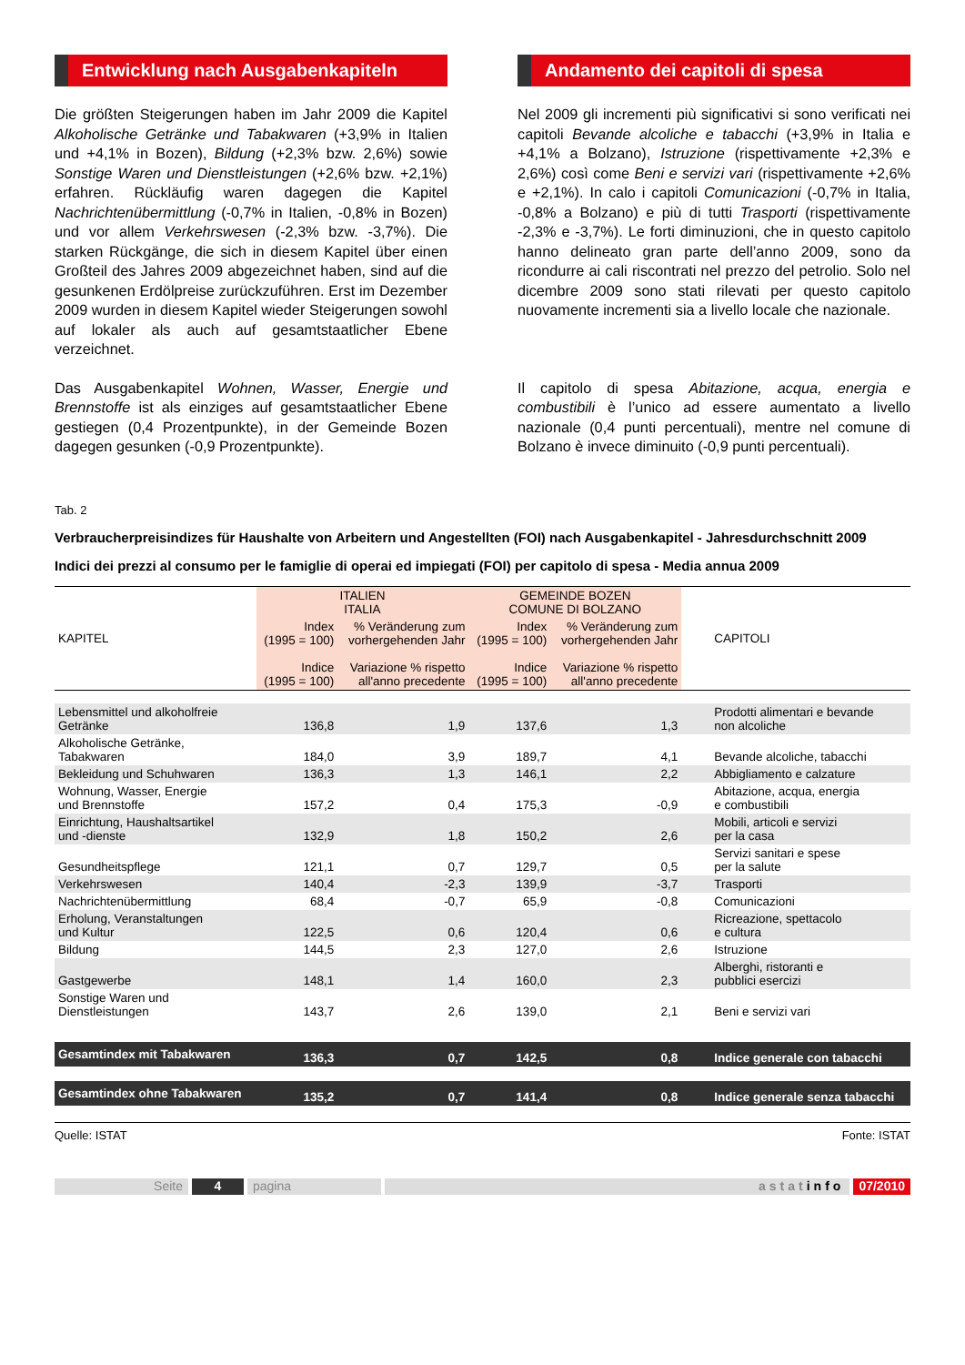Entwicklung nach Ausgabenkapiteln
Die größten Steigerungen haben im Jahr 2009 die Kapitel Alkoholische Getränke und Tabakwaren (+3,9% in Italien und +4,1% in Bozen), Bildung (+2,3% bzw. 2,6%) sowie Sonstige Waren und Dienstleistungen (+2,6% bzw. +2,1%) erfahren. Rückläufig waren dagegen die Kapitel Nachrichtenübermittlung (-0,7% in Italien, -0,8% in Bozen) und vor allem Verkehrswesen (-2,3% bzw. -3,7%). Die starken Rückgänge, die sich in diesem Kapitel über einen Großteil des Jahres 2009 abgezeichnet haben, sind auf die gesunkenen Erdölpreise zurückzuführen. Erst im Dezember 2009 wurden in diesem Kapitel wieder Steigerungen sowohl auf lokaler als auch auf gesamtstaatlicher Ebene verzeichnet.
Das Ausgabenkapitel Wohnen, Wasser, Energie und Brennstoffe ist als einziges auf gesamtstaatlicher Ebene gestiegen (0,4 Prozentpunkte), in der Gemeinde Bozen dagegen gesunken (-0,9 Prozentpunkte).
Andamento dei capitoli di spesa
Nel 2009 gli incrementi più significativi si sono verificati nei capitoli Bevande alcoliche e tabacchi (+3,9% in Italia e +4,1% a Bolzano), Istruzione (rispettivamente +2,3% e 2,6%) così come Beni e servizi vari (rispettivamente +2,6% e +2,1%). In calo i capitoli Comunicazioni (-0,7% in Italia, -0,8% a Bolzano) e più di tutti Trasporti (rispettivamente -2,3% e -3,7%). Le forti diminuzioni, che in questo capitolo hanno delineato gran parte dell’anno 2009, sono da ricondurre ai cali riscontrati nel prezzo del petrolio. Solo nel dicembre 2009 sono stati rilevati per questo capitolo nuovamente incrementi sia a livello locale che nazionale.
Il capitolo di spesa Abitazione, acqua, energia e combustibili è l’unico ad essere aumentato a livello nazionale (0,4 punti percentuali), mentre nel comune di Bolzano è invece diminuito (-0,9 punti percentuali).
Tab. 2
Verbraucherpreisindizes für Haushalte von Arbeitern und Angestellten (FOI) nach Ausgabenkapitel - Jahresdurchschnitt 2009
Indici dei prezzi al consumo per le famiglie di operai ed impiegati (FOI) per capitolo di spesa - Media annua 2009
| KAPITEL | ITALIEN ITALIA | | GEMEINDE BOZEN COMUNE DI BOLZANO | | CAPITOLI |
| --- | --- | --- | --- | --- | --- |
| | Index (1995 = 100) Indice (1995 = 100) | % Veränderung zum vorhergehenden Jahr Variazione % rispetto all'anno precedente | Index (1995 = 100) Indice (1995 = 100) | % Veränderung zum vorhergehenden Jahr Variazione % rispetto all'anno precedente | |
| Lebensmittel und alkoholfreie Getränke | 136,8 | 1,9 | 137,6 | 1,3 | Prodotti alimentari e bevande non alcoliche |
| Alkoholische Getränke, Tabakwaren | 184,0 | 3,9 | 189,7 | 4,1 | Bevande alcoliche, tabacchi |
| Bekleidung und Schuhwaren | 136,3 | 1,3 | 146,1 | 2,2 | Abbigliamento e calzature |
| Wohnung, Wasser, Energie und Brennstoffe | 157,2 | 0,4 | 175,3 | -0,9 | Abitazione, acqua, energia e combustibili |
| Einrichtung, Haushaltsartikel und -dienste | 132,9 | 1,8 | 150,2 | 2,6 | Mobili, articoli e servizi per la casa |
| Gesundheitspflege | 121,1 | 0,7 | 129,7 | 0,5 | Servizi sanitari e spese per la salute |
| Verkehrswesen | 140,4 | -2,3 | 139,9 | -3,7 | Trasporti |
| Nachrichtenübermittlung | 68,4 | -0,7 | 65,9 | -0,8 | Comunicazioni |
| Erholung, Veranstaltungen und Kultur | 122,5 | 0,6 | 120,4 | 0,6 | Ricreazione, spettacolo e cultura |
| Bildung | 144,5 | 2,3 | 127,0 | 2,6 | Istruzione |
| Gastgewerbe | 148,1 | 1,4 | 160,0 | 2,3 | Alberghi, ristoranti e pubblici esercizi |
| Sonstige Waren und Dienstleistungen | 143,7 | 2,6 | 139,0 | 2,1 | Beni e servizi vari |
| Gesamtindex mit Tabakwaren | 136,3 | 0,7 | 142,5 | 0,8 | Indice generale con tabacchi |
| Gesamtindex ohne Tabakwaren | 135,2 | 0,7 | 141,4 | 0,8 | Indice generale senza tabacchi |
Quelle: ISTAT Fonte: ISTAT
Seite 4 pagina astatinfo 07/2010